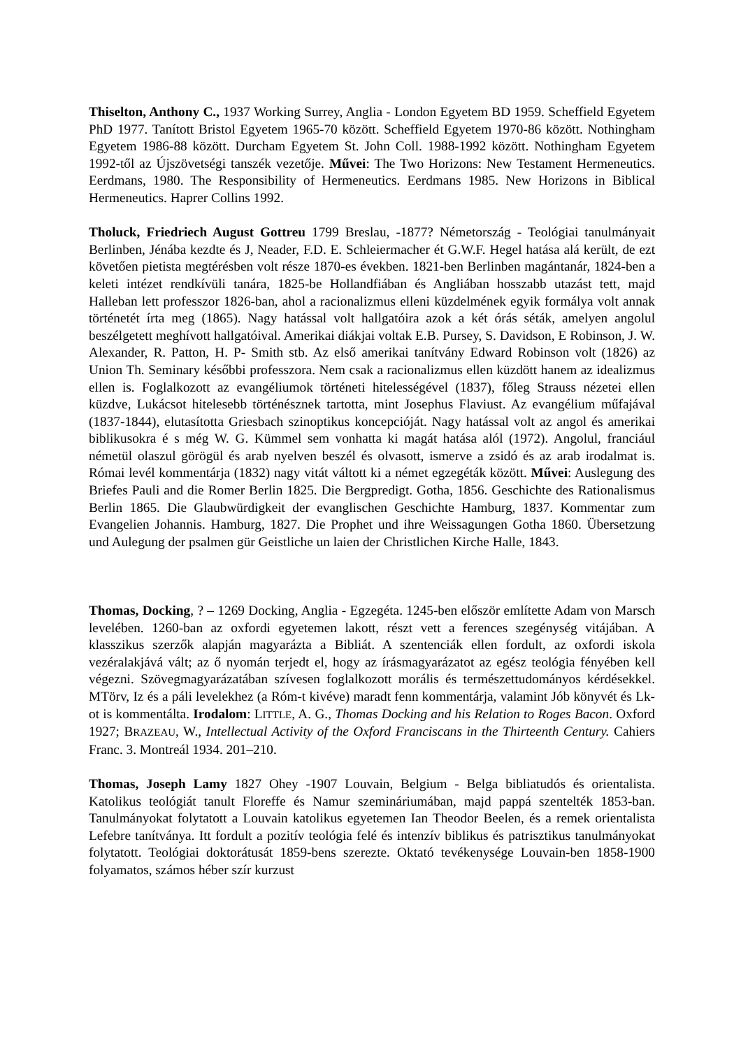Thiselton, Anthony C., 1937 Working Surrey, Anglia - London Egyetem BD 1959. Scheffield Egyetem PhD 1977. Tanított Bristol Egyetem 1965-70 között. Scheffield Egyetem 1970-86 között. Nothingham Egyetem 1986-88 között. Durcham Egyetem St. John Coll. 1988-1992 között. Nothingham Egyetem 1992-től az Újszövetségi tanszék vezetője. Művei: The Two Horizons: New Testament Hermeneutics. Eerdmans, 1980. The Responsibility of Hermeneutics. Eerdmans 1985. New Horizons in Biblical Hermeneutics. Haprer Collins 1992.
Tholuck, Friedriech August Gottreu 1799 Breslau, -1877? Németország - Teológiai tanulmányait Berlinben, Jénába kezdte és J, Neader, F.D. E. Schleiermacher ét G.W.F. Hegel hatása alá került, de ezt követően pietista megtérésben volt része 1870-es években. 1821-ben Berlinben magántanár, 1824-ben a keleti intézet rendkívüli tanára, 1825-be Hollandfiában és Angliában hosszabb utazást tett, majd Halleban lett professzor 1826-ban, ahol a racionalizmus elleni küzdelmének egyik formálya volt annak történetét írta meg (1865). Nagy hatással volt hallgatóira azok a két órás séták, amelyen angolul beszélgetett meghívott hallgatóival. Amerikai diákjai voltak E.B. Pursey, S. Davidson, E Robinson, J. W. Alexander, R. Patton, H. P- Smith stb. Az első amerikai tanítvány Edward Robinson volt (1826) az Union Th. Seminary későbbi professzora. Nem csak a racionalizmus ellen küzdött hanem az idealizmus ellen is. Foglalkozott az evangéliumok történeti hitelességével (1837), főleg Strauss nézetei ellen küzdve, Lukácsot hitelesebb történésznek tartotta, mint Josephus Flaviust. Az evangélium műfajával (1837-1844), elutasította Griesbach szinoptikus koncepcióját. Nagy hatással volt az angol és amerikai biblikusokra é s még W. G. Kümmel sem vonhatta ki magát hatása alól (1972). Angolul, franciául németül olaszul görögül és arab nyelven beszél és olvasott, ismerve a zsidó és az arab irodalmat is. Római levél kommentárja (1832) nagy vitát váltott ki a német egzegéták között. Művei: Auslegung des Briefes Pauli and die Romer Berlin 1825. Die Bergpredigt. Gotha, 1856. Geschichte des Rationalismus Berlin 1865. Die Glaubwürdigkeit der evanglischen Geschichte Hamburg, 1837. Kommentar zum Evangelien Johannis. Hamburg, 1827. Die Prophet und ihre Weissagungen Gotha 1860. Übersetzung und Aulegung der psalmen gür Geistliche un laien der Christlichen Kirche Halle, 1843.
Thomas, Docking, ? – 1269 Docking, Anglia - Egzegéta. 1245-ben először említette Adam von Marsch levelében. 1260-ban az oxfordi egyetemen lakott, részt vett a ferences szegénység vitájában. A klasszikus szerzők alapján magyarázta a Bibliát. A szentenciák ellen fordult, az oxfordi iskola vezéralakjává vált; az ő nyomán terjedt el, hogy az írásmagyarázatot az egész teológia fényében kell végezni. Szövegmagyarázatában szívesen foglalkozott morális és természettudományos kérdésekkel. MTörv, Iz és a páli levelekhez (a Róm-t kivéve) maradt fenn kommentárja, valamint Jób könyvét és Lk-ot is kommentálta. Irodalom: LITTLE, A. G., Thomas Docking and his Relation to Roges Bacon. Oxford 1927; BRAZEAU, W., Intellectual Activity of the Oxford Franciscans in the Thirteenth Century. Cahiers Franc. 3. Montreál 1934. 201–210.
Thomas, Joseph Lamy 1827 Ohey -1907 Louvain, Belgium - Belga bibliatudós és orientalista. Katolikus teológiát tanult Floreffe és Namur szemináriumában, majd pappá szentelték 1853-ban. Tanulmányokat folytatott a Louvain katolikus egyetemen Ian Theodor Beelen, és a remek orientalista Lefebre tanítványa. Itt fordult a pozitív teológia felé és intenzív biblikus és patrisztikus tanulmányokat folytatott. Teológiai doktorátusát 1859-bens szerezte. Oktató tevékenysége Louvain-ben 1858-1900 folyamatos, számos héber szír kurzust